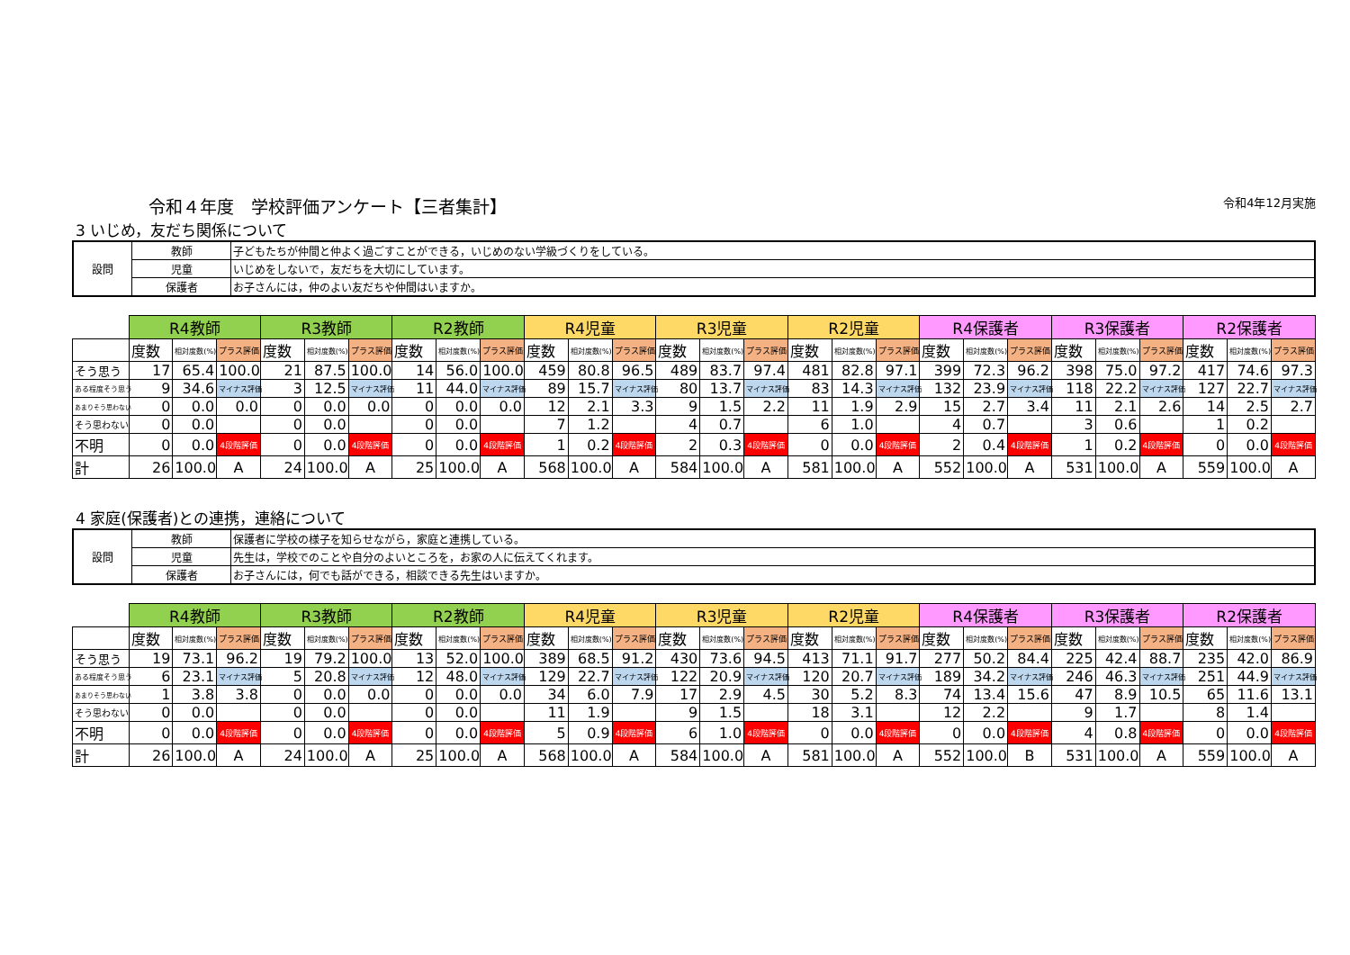令和４年度　学校評価アンケート【三者集計】 令和4年12月実施
3 いじめ，友だち関係について
| 設問 | 教師 | 子どもたちが仲間と仲よく過ごすことができる，いじめのない学級づくりをしている。 |
| | 児童 | いじめをしないで，友だちを大切にしています。 |
| | 保護者 | お子さんには，仲のよい友だちや仲間はいますか。 |
| | R4教師 | | | R3教師 | | | R2教師 | | | R4児童 | | | R3児童 | | | R2児童 | | | R4保護者 | | | R3保護者 | | | R2保護者 | | |
| --- | --- | --- | --- | --- | --- | --- | --- | --- | --- | --- | --- | --- | --- | --- | --- | --- | --- | --- | --- | --- | --- | --- | --- | --- | --- | --- | --- |
| | 度数 | 相対度数(%) | プラス評価 | 度数 | 相対度数(%) | プラス評価 | 度数 | 相対度数(%) | プラス評価 | 度数 | 相対度数(%) | プラス評価 | 度数 | 相対度数(%) | プラス評価 | 度数 | 相対度数(%) | プラス評価 | 度数 | 相対度数(%) | プラス評価 | 度数 | 相対度数(%) | プラス評価 | 度数 | 相対度数(%) | プラス評価 |
| そう思う | 17 | 65.4 | 100.0 | 21 | 87.5 | 100.0 | 14 | 56.0 | 100.0 | 459 | 80.8 | 96.5 | 489 | 83.7 | 97.4 | 481 | 82.8 | 97.1 | 399 | 72.3 | 96.2 | 398 | 75.0 | 97.2 | 417 | 74.6 | 97.3 |
| ある程度そう思う | 9 | 34.6 | マイナス評価 | 3 | 12.5 | マイナス評価 | 11 | 44.0 | マイナス評価 | 89 | 15.7 | マイナス評価 | 80 | 13.7 | マイナス評価 | 83 | 14.3 | マイナス評価 | 132 | 23.9 | マイナス評価 | 118 | 22.2 | マイナス評価 | 127 | 22.7 | マイナス評価 |
| あまりそう思わない | 0 | 0.0 | 0.0 | 0 | 0.0 | 0.0 | 0 | 0.0 | 0.0 | 12 | 2.1 | 3.3 | 9 | 1.5 | 2.2 | 11 | 1.9 | 2.9 | 15 | 2.7 | 3.4 | 11 | 2.1 | 2.6 | 14 | 2.5 | 2.7 |
| そう思わない | 0 | 0.0 | | 0 | 0.0 | | 0 | 0.0 | | 7 | 1.2 | | 4 | 0.7 | | 6 | 1.0 | | 4 | 0.7 | | 3 | 0.6 | | 1 | 0.2 | |
| 不明 | 0 | 0.0 | 4段階評価 | 0 | 0.0 | 4段階評価 | 0 | 0.0 | 4段階評価 | 1 | 0.2 | 4段階評価 | 2 | 0.3 | 4段階評価 | 0 | 0.0 | 4段階評価 | 2 | 0.4 | 4段階評価 | 1 | 0.2 | 4段階評価 | 0 | 0.0 | 4段階評価 |
| 計 | 26 | 100.0 | A | 24 | 100.0 | A | 25 | 100.0 | A | 568 | 100.0 | A | 584 | 100.0 | A | 581 | 100.0 | A | 552 | 100.0 | A | 531 | 100.0 | A | 559 | 100.0 | A |
4 家庭(保護者)との連携，連絡について
| 設問 | 教師 | 保護者に学校の様子を知らせながら，家庭と連携している。 |
| | 児童 | 先生は，学校でのことや自分のよいところを，お家の人に伝えてくれます。 |
| | 保護者 | お子さんには，何でも話ができる，相談できる先生はいますか。 |
| | R4教師 | | | R3教師 | | | R2教師 | | | R4児童 | | | R3児童 | | | R2児童 | | | R4保護者 | | | R3保護者 | | | R2保護者 | | |
| --- | --- | --- | --- | --- | --- | --- | --- | --- | --- | --- | --- | --- | --- | --- | --- | --- | --- | --- | --- | --- | --- | --- | --- | --- | --- | --- | --- |
| | 度数 | 相対度数(%) | プラス評価 | 度数 | 相対度数(%) | プラス評価 | 度数 | 相対度数(%) | プラス評価 | 度数 | 相対度数(%) | プラス評価 | 度数 | 相対度数(%) | プラス評価 | 度数 | 相対度数(%) | プラス評価 | 度数 | 相対度数(%) | プラス評価 | 度数 | 相対度数(%) | プラス評価 | 度数 | 相対度数(%) | プラス評価 |
| そう思う | 19 | 73.1 | 96.2 | 19 | 79.2 | 100.0 | 13 | 52.0 | 100.0 | 389 | 68.5 | 91.2 | 430 | 73.6 | 94.5 | 413 | 71.1 | 91.7 | 277 | 50.2 | 84.4 | 225 | 42.4 | 88.7 | 235 | 42.0 | 86.9 |
| ある程度そう思う | 6 | 23.1 | マイナス評価 | 5 | 20.8 | マイナス評価 | 12 | 48.0 | マイナス評価 | 129 | 22.7 | マイナス評価 | 122 | 20.9 | マイナス評価 | 120 | 20.7 | マイナス評価 | 189 | 34.2 | マイナス評価 | 246 | 46.3 | マイナス評価 | 251 | 44.9 | マイナス評価 |
| あまりそう思わない | 1 | 3.8 | 3.8 | 0 | 0.0 | 0.0 | 0 | 0.0 | 0.0 | 34 | 6.0 | 7.9 | 17 | 2.9 | 4.5 | 30 | 5.2 | 8.3 | 74 | 13.4 | 15.6 | 47 | 8.9 | 10.5 | 65 | 11.6 | 13.1 |
| そう思わない | 0 | 0.0 | | 0 | 0.0 | | 0 | 0.0 | | 11 | 1.9 | | 9 | 1.5 | | 18 | 3.1 | | 12 | 2.2 | | 9 | 1.7 | | 8 | 1.4 | |
| 不明 | 0 | 0.0 | 4段階評価 | 0 | 0.0 | 4段階評価 | 0 | 0.0 | 4段階評価 | 5 | 0.9 | 4段階評価 | 6 | 1.0 | 4段階評価 | 0 | 0.0 | 4段階評価 | 0 | 0.0 | 4段階評価 | 4 | 0.8 | 4段階評価 | 0 | 0.0 | 4段階評価 |
| 計 | 26 | 100.0 | A | 24 | 100.0 | A | 25 | 100.0 | A | 568 | 100.0 | A | 584 | 100.0 | A | 581 | 100.0 | A | 552 | 100.0 | B | 531 | 100.0 | A | 559 | 100.0 | A |